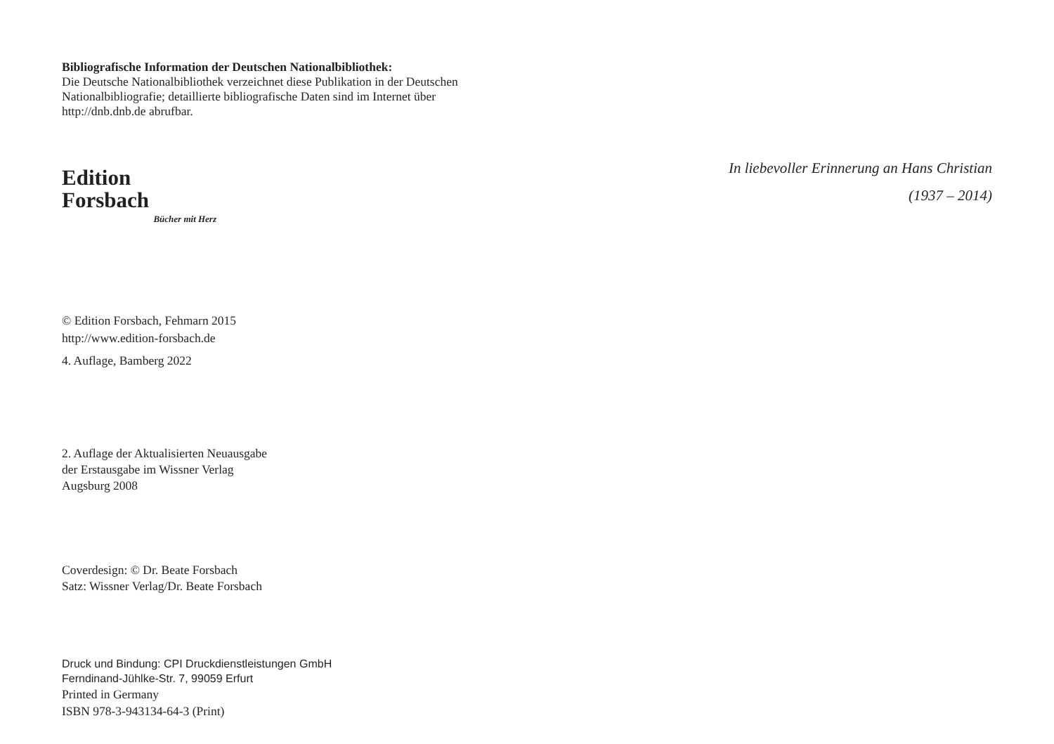Bibliografische Information der Deutschen Nationalbibliothek:
Die Deutsche Nationalbibliothek verzeichnet diese Publikation in der Deutschen Nationalbibliografie; detaillierte bibliografische Daten sind im Internet über http://dnb.dnb.de abrufbar.
Edition Forsbach
Bücher mit Herz
© Edition Forsbach, Fehmarn 2015
http://www.edition-forsbach.de
4. Auflage, Bamberg 2022
2. Auflage der Aktualisierten Neuausgabe
der Erstausgabe im Wissner Verlag
Augsburg 2008
Coverdesign: © Dr. Beate Forsbach
Satz: Wissner Verlag/Dr. Beate Forsbach
Druck und Bindung: CPI Druckdienstleistungen GmbH
Ferndinand-Jühlke-Str. 7, 99059 Erfurt
Printed in Germany
ISBN 978-3-943134-64-3 (Print)
In liebevoller Erinnerung an Hans Christian
(1937 – 2014)